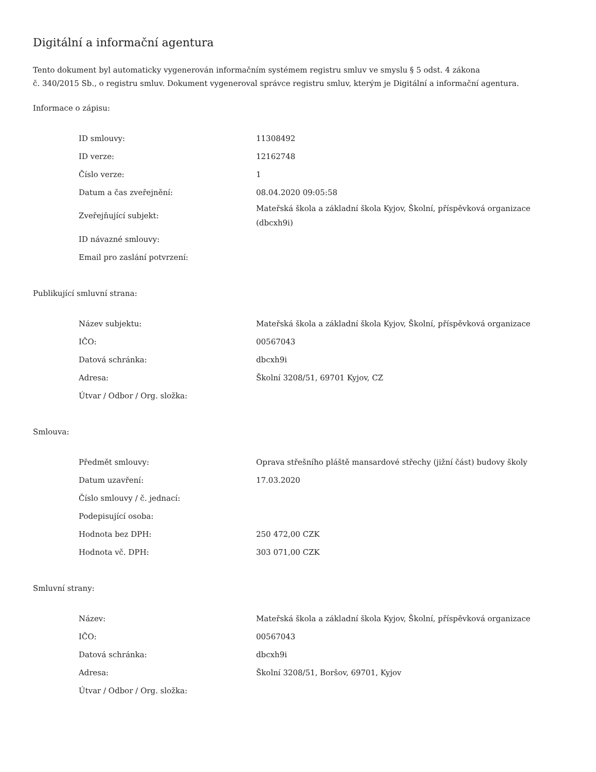Digitální a informační agentura
Tento dokument byl automaticky vygenerován informačním systémem registru smluv ve smyslu § 5 odst. 4 zákona
č. 340/2015 Sb., o registru smluv. Dokument vygeneroval správce registru smluv, kterým je Digitální a informační agentura.
Informace o zápisu:
| ID smlouvy: | 11308492 |
| ID verze: | 12162748 |
| Číslo verze: | 1 |
| Datum a čas zveřejnění: | 08.04.2020 09:05:58 |
| Zveřejňující subjekt: | Mateřská škola a základní škola Kyjov, Školní, příspěvková organizace (dbcxh9i) |
| ID návazné smlouvy: | |
| Email pro zaslání potvrzení: | |
Publikující smluvní strana:
| Název subjektu: | Mateřská škola a základní škola Kyjov, Školní, příspěvková organizace |
| IČO: | 00567043 |
| Datová schránka: | dbcxh9i |
| Adresa: | Školní 3208/51, 69701 Kyjov, CZ |
| Útvar / Odbor / Org. složka: | |
Smlouva:
| Předmět smlouvy: | Oprava střešního pláště mansardové střechy (jižní část) budovy školy |
| Datum uzavření: | 17.03.2020 |
| Číslo smlouvy / č. jednací: | |
| Podepisující osoba: | |
| Hodnota bez DPH: | 250 472,00 CZK |
| Hodnota vč. DPH: | 303 071,00 CZK |
Smluvní strany:
| Název: | Mateřská škola a základní škola Kyjov, Školní, příspěvková organizace |
| IČO: | 00567043 |
| Datová schránka: | dbcxh9i |
| Adresa: | Školní 3208/51, Boršov, 69701, Kyjov |
| Útvar / Odbor / Org. složka: | |